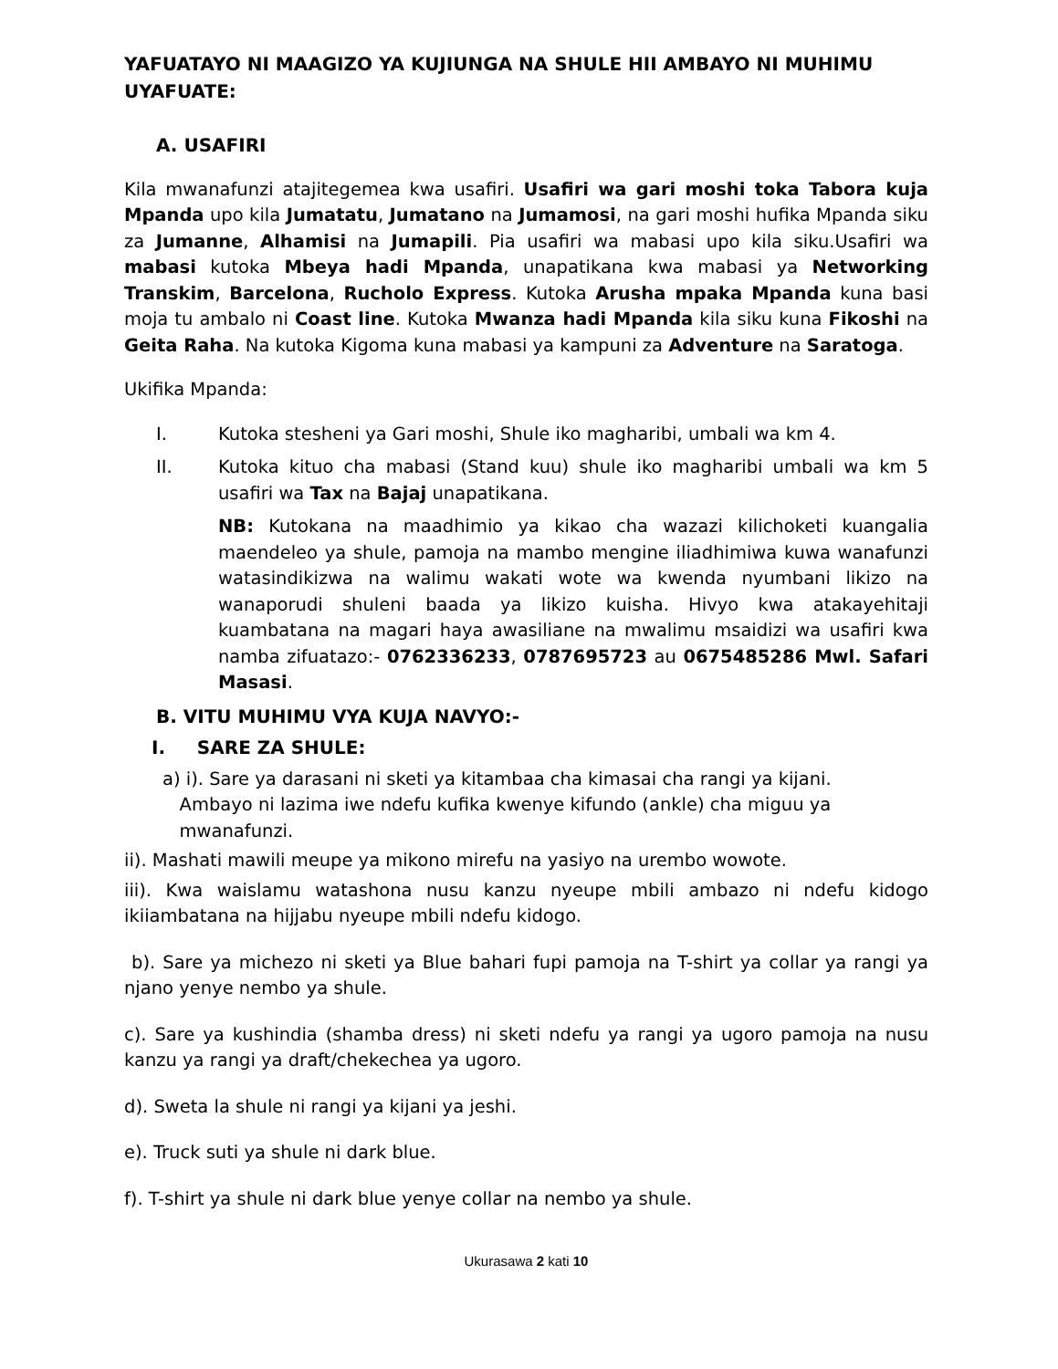YAFUATAYO NI MAAGIZO YA KUJIUNGA NA SHULE HII AMBAYO NI MUHIMU UYAFUATE:
A. USAFIRI
Kila mwanafunzi atajitegemea kwa usafiri. Usafiri wa gari moshi toka Tabora kuja Mpanda upo kila Jumatatu, Jumatano na Jumamosi, na gari moshi hufika Mpanda siku za Jumanne, Alhamisi na Jumapili. Pia usafiri wa mabasi upo kila siku.Usafiri wa mabasi kutoka Mbeya hadi Mpanda, unapatikana kwa mabasi ya Networking Transkim, Barcelona, Rucholo Express. Kutoka Arusha mpaka Mpanda kuna basi moja tu ambalo ni Coast line. Kutoka Mwanza hadi Mpanda kila siku kuna Fikoshi na Geita Raha. Na kutoka Kigoma kuna mabasi ya kampuni za Adventure na Saratoga.
Ukifika Mpanda:
I. Kutoka stesheni ya Gari moshi, Shule iko magharibi, umbali wa km 4.
II. Kutoka kituo cha mabasi (Stand kuu) shule iko magharibi umbali wa km 5 usafiri wa Tax na Bajaj unapatikana.
NB: Kutokana na maadhimio ya kikao cha wazazi kilichoketi kuangalia maendeleo ya shule, pamoja na mambo mengine iliadhimiwa kuwa wanafunzi watasindikizwa na walimu wakati wote wa kwenda nyumbani likizo na wanaporudi shuleni baada ya likizo kuisha. Hivyo kwa atakayehitaji kuambatana na magari haya awasiliane na mwalimu msaidizi wa usafiri kwa namba zifuatazo:- 0762336233, 0787695723 au 0675485286 Mwl. Safari Masasi.
B. VITU MUHIMU VYA KUJA NAVYO:-
I. SARE ZA SHULE:
a) i). Sare ya darasani ni sketi ya kitambaa cha kimasai cha rangi ya kijani.
Ambayo ni lazima iwe ndefu kufika kwenye kifundo (ankle) cha miguu ya
mwanafunzi.
ii). Mashati mawili meupe ya mikono mirefu na yasiyo na urembo wowote.
iii). Kwa waislamu watashona nusu kanzu nyeupe mbili ambazo ni ndefu kidogo ikiiambatana na hijjabu nyeupe mbili ndefu kidogo.
b). Sare ya michezo ni sketi ya Blue bahari fupi pamoja na T-shirt ya collar ya rangi ya njano yenye nembo ya shule.
c). Sare ya kushindia (shamba dress) ni sketi ndefu ya rangi ya ugoro pamoja na nusu kanzu ya rangi ya draft/chekechea ya ugoro.
d). Sweta la shule ni rangi ya kijani ya jeshi.
e). Truck suti ya shule ni dark blue.
f). T-shirt ya shule ni dark blue yenye collar na nembo ya shule.
Ukurasawa 2 kati 10